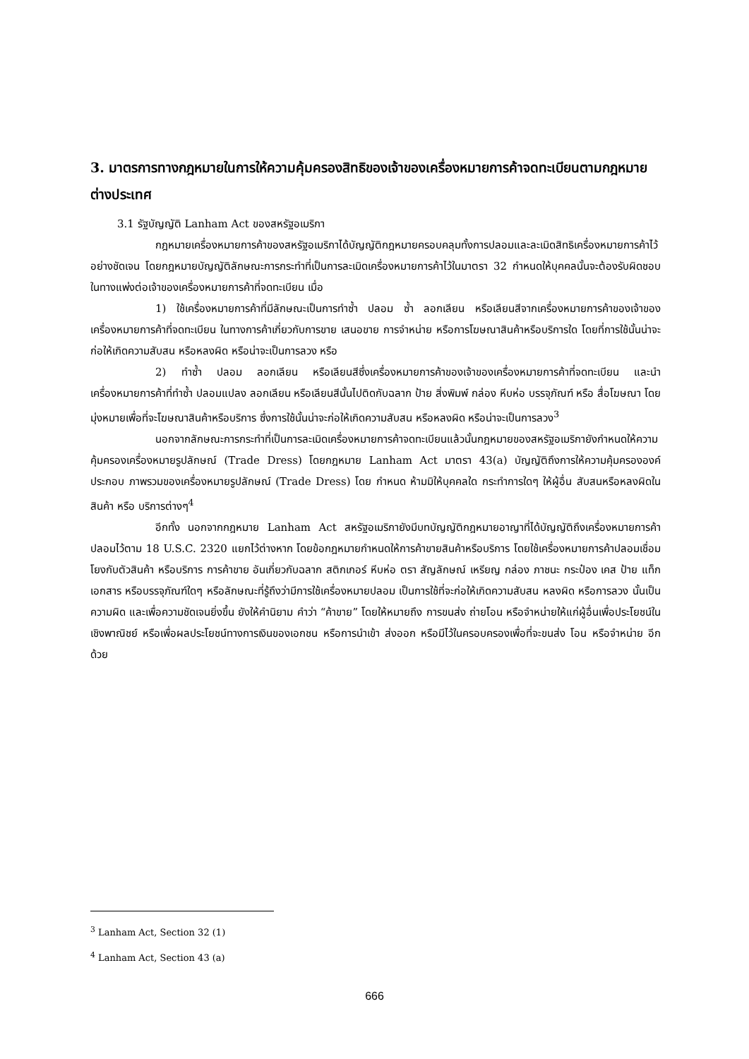3. มาตรการทางกฎหมายในการให้ความคุ้มครองสิทธิของเจ้าของเครื่องหมายการค้าจดทะเบียนตามกฎหมายต่างประเทศ
3.1 รัฐบัญญัติ Lanham Act ของสหรัฐอเมริกา
กฎหมายเครื่องหมายการค้าของสหรัฐอเมริกาได้บัญญัติกฎหมายครอบคลุมทั้งการปลอมและละเมิดสิทธิเครื่องหมายการค้าไว้อย่างชัดเจน โดยกฎหมายบัญญัติลักษณะการกระทำที่เป็นการละเมิดเครื่องหมายการค้าไว้ในมาตรา 32 กำหนดให้บุคคลนั้นจะต้องรับผิดชอบในทางแพ่งต่อเจ้าของเครื่องหมายการค้าที่จดทะเบียน เมื่อ
1) ใช้เครื่องหมายการค้าที่มีลักษณะเป็นการทำซ้ำ ปลอม ซ้ำ ลอกเลียน หรือเลียนสีจากเครื่องหมายการค้าของเจ้าของเครื่องหมายการค้าที่จดทะเบียน ในทางการค้าเกี่ยวกับการขาย เสนอขาย การจำหน่าย หรือการโฆษณาสินค้าหรือบริการใด โดยที่การใช้นั้นน่าจะก่อให้เกิดความสับสน หรือหลงผิด หรือน่าจะเป็นการลวง หรือ
2) ทำซ้ำ ปลอม ลอกเลียน หรือเลียนสีซึ่งเครื่องหมายการค้าของเจ้าของเครื่องหมายการค้าที่จดทะเบียน และนำเครื่องหมายการค้าที่ทำซ้ำ ปลอมแปลง ลอกเลียน หรือเลียนสีนั้นไปติดกับฉลาก ป้าย สิ่งพิมพ์ กล่อง หีบห่อ บรรจุภัณฑ์ หรือ สื่อโฆษณา โดยมุ่งหมายเพื่อที่จะโฆษณาสินค้าหรือบริการ ซึ่งการใช้นั้นน่าจะก่อให้เกิดความสับสน หรือหลงผิด หรือน่าจะเป็นการลวง<sup>3</sup>
นอกจากลักษณะการกระทำที่เป็นการละเมิดเครื่องหมายการค้าจดทะเบียนแล้วนั้นกฎหมายของสหรัฐอเมริกายังกำหนดให้ความคุ้มครองเครื่องหมายรูปลักษณ์ (Trade Dress) โดยกฎหมาย Lanham Act มาตรา 43(a) บัญญัติถึงการให้ความคุ้มครององค์ประกอบ ภาพรวมของเครื่องหมายรูปลักษณ์ (Trade Dress) โดย กำหนด ห้ามมิให้บุคคลใด กระทำการใดๆ ให้ผู้อื่น สับสนหรือหลงผิดในสินค้า หรือ บริการต่างๆ<sup>4</sup>
อีกทั้ง นอกจากกฎหมาย Lanham Act สหรัฐอเมริกายังมีบทบัญญัติกฎหมายอาญาที่ได้บัญญัติถึงเครื่องหมายการค้าปลอมไว้ตาม 18 U.S.C. 2320 แยกไว้ต่างหาก โดยข้อกฎหมายกำหนดให้การค้าขายสินค้าหรือบริการ โดยใช้เครื่องหมายการค้าปลอมเชื่อมโยงกับตัวสินค้า หรือบริการ การค้าขาย อันเกี่ยวกับฉลาก สติกเกอร์ หีบห่อ ตรา สัญลักษณ์ เหรียญ กล่อง ภาชนะ กระป๋อง เคส ป้าย แท็ก เอกสาร หรือบรรจุภัณฑ์ใดๆ หรือลักษณะที่รู้ถึงว่ามีการใช้เครื่องหมายปลอม เป็นการใช้ที่จะก่อให้เกิดความสับสน หลงผิด หรือการลวง นั้นเป็นความผิด และเพื่อความชัดเจนยิ่งขึ้น ยังให้คำนิยาม คำว่า “ค้าขาย” โดยให้หมายถึง การขนส่ง ถ่ายโอน หรือจำหน่ายให้แก่ผู้อื่นเพื่อประโยชน์ในเชิงพาณิชย์ หรือเพื่อผลประโยชน์ทางการเงินของเอกชน หรือการนำเข้า ส่งออก หรือมีไว้ในครอบครองเพื่อที่จะขนส่ง โอน หรือจำหน่าย อีกด้วย
<sup>3</sup> Lanham Act, Section 32 (1)
<sup>4</sup> Lanham Act, Section 43 (a)
666